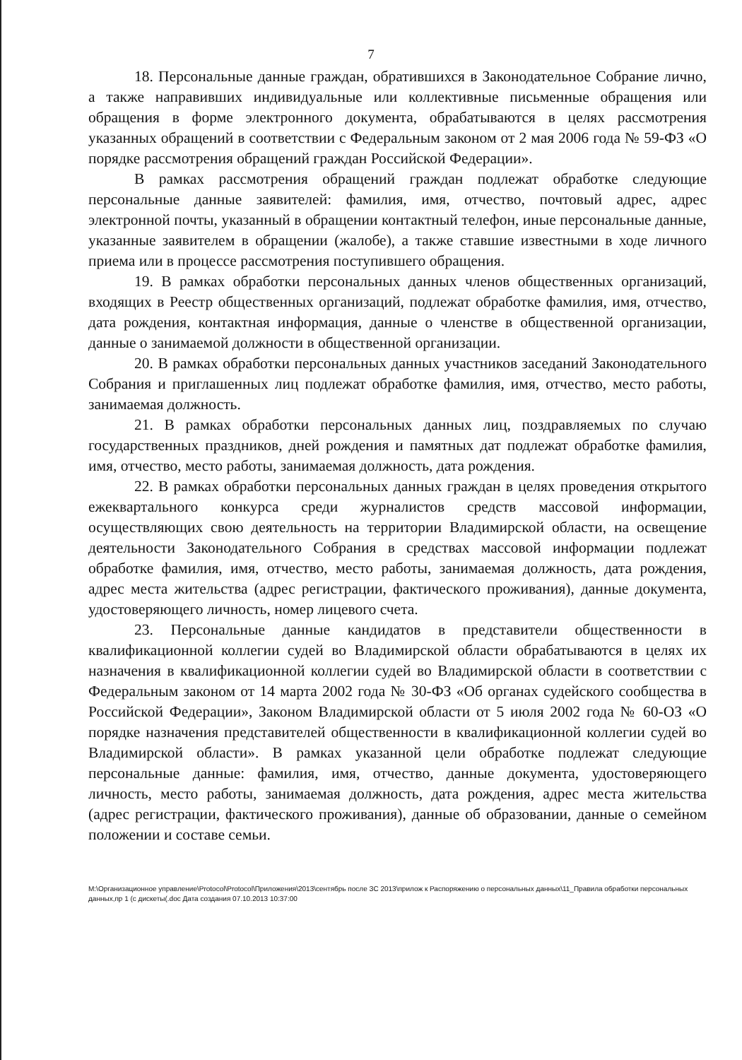7
18. Персональные данные граждан, обратившихся в Законодательное Собрание лично, а также направивших индивидуальные или коллективные письменные обращения или обращения в форме электронного документа, обрабатываются в целях рассмотрения указанных обращений в соответствии с Федеральным законом от 2 мая 2006 года № 59-ФЗ «О порядке рассмотрения обращений граждан Российской Федерации».
В рамках рассмотрения обращений граждан подлежат обработке следующие персональные данные заявителей: фамилия, имя, отчество, почтовый адрес, адрес электронной почты, указанный в обращении контактный телефон, иные персональные данные, указанные заявителем в обращении (жалобе), а также ставшие известными в ходе личного приема или в процессе рассмотрения поступившего обращения.
19. В рамках обработки персональных данных членов общественных организаций, входящих в Реестр общественных организаций, подлежат обработке фамилия, имя, отчество, дата рождения, контактная информация, данные о членстве в общественной организации, данные о занимаемой должности в общественной организации.
20. В рамках обработки персональных данных участников заседаний Законодательного Собрания и приглашенных лиц подлежат обработке фамилия, имя, отчество, место работы, занимаемая должность.
21. В рамках обработки персональных данных лиц, поздравляемых по случаю государственных праздников, дней рождения и памятных дат подлежат обработке фамилия, имя, отчество, место работы, занимаемая должность, дата рождения.
22. В рамках обработки персональных данных граждан в целях проведения открытого ежеквартального конкурса среди журналистов средств массовой информации, осуществляющих свою деятельность на территории Владимирской области, на освещение деятельности Законодательного Собрания в средствах массовой информации подлежат обработке фамилия, имя, отчество, место работы, занимаемая должность, дата рождения, адрес места жительства (адрес регистрации, фактического проживания), данные документа, удостоверяющего личность, номер лицевого счета.
23. Персональные данные кандидатов в представители общественности в квалификационной коллегии судей во Владимирской области обрабатываются в целях их назначения в квалификационной коллегии судей во Владимирской области в соответствии с Федеральным законом от 14 марта 2002 года № 30-ФЗ «Об органах судейского сообщества в Российской Федерации», Законом Владимирской области от 5 июля 2002 года № 60-ОЗ «О порядке назначения представителей общественности в квалификационной коллегии судей во Владимирской области». В рамках указанной цели обработке подлежат следующие персональные данные: фамилия, имя, отчество, данные документа, удостоверяющего личность, место работы, занимаемая должность, дата рождения, адрес места жительства (адрес регистрации, фактического проживания), данные об образовании, данные о семейном положении и составе семьи.
M:\Организационное управление\Protocol\Protocol\Приложения\2013\сентябрь после ЗС 2013\прилож к Распоряжению о персональных данных\11_Правила обработки персональных данных,пр 1 (с дискеты(.doc Дата создания 07.10.2013 10:37:00